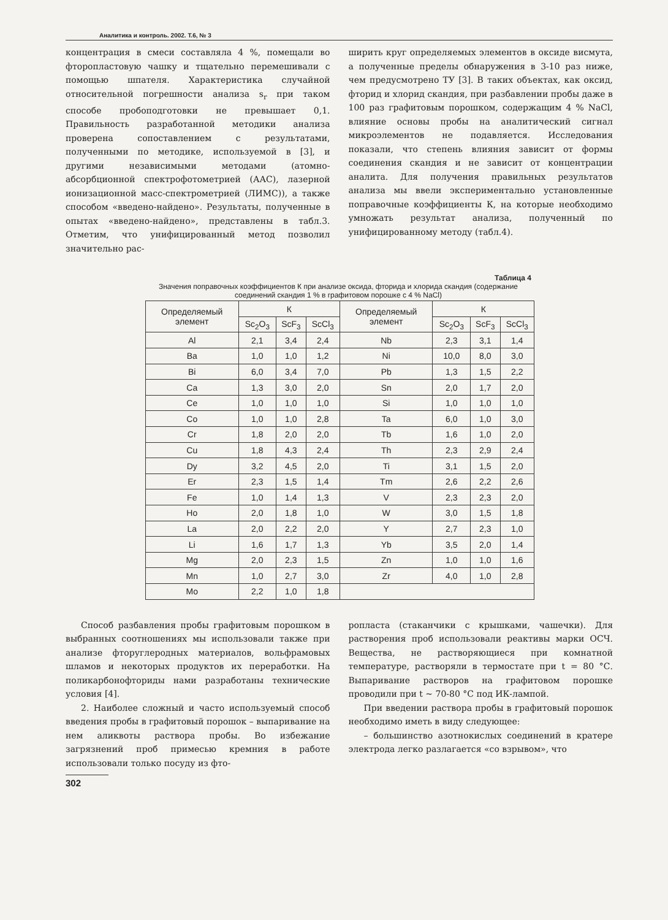Аналитика и контроль. 2002. Т.6, № 3
концентрация в смеси составляла 4 %, помещали во фторопластовую чашку и тщательно перемешивали с помощью шпателя. Характеристика случайной относительной погрешности анализа s<sub>r</sub> при таком способе пробоподготовки не превышает 0,1. Правильность разработанной методики анализа проверена сопоставлением с результатами, полученными по методике, используемой в [3], и другими независимыми методами (атомно-абсорбционной спектрофотометрией (ААС), лазерной ионизационной масс-спектрометрией (ЛИМС)), а также способом «введено-найдено». Результаты, полученные в опытах «введено-найдено», представлены в табл.3. Отметим, что унифицированный метод позволил значительно рас-
ширить круг определяемых элементов в оксиде висмута, а полученные пределы обнаружения в 3-10 раз ниже, чем предусмотрено ТУ [3]. В таких объектах, как оксид, фторид и хлорид скандия, при разбавлении пробы даже в 100 раз графитовым порошком, содержащим 4 % NaCl, влияние основы пробы на аналитический сигнал микроэлементов не подавляется. Исследования показали, что степень влияния зависит от формы соединения скандия и не зависит от концентрации аналита. Для получения правильных результатов анализа мы ввели экспериментально установленные поправочные коэффициенты К, на которые необходимо умножать результат анализа, полученный по унифицированному методу (табл.4).
Таблица 4
Значения поправочных коэффициентов К при анализе оксида, фторида и хлорида скандия (содержание соединений скандия 1 % в графитовом порошке с 4 % NaCl)
| Определяемый элемент | К | | | Определяемый элемент | К | | |
| --- | --- | --- | --- | --- | --- | --- | --- |
| | Sc<sub>2</sub>O<sub>3</sub> | ScF<sub>3</sub> | ScCl<sub>3</sub> | | Sc<sub>2</sub>O<sub>3</sub> | ScF<sub>3</sub> | ScCl<sub>3</sub> |
| Al | 2,1 | 3,4 | 2,4 | Nb | 2,3 | 3,1 | 1,4 |
| Ba | 1,0 | 1,0 | 1,2 | Ni | 10,0 | 8,0 | 3,0 |
| Bi | 6,0 | 3,4 | 7,0 | Pb | 1,3 | 1,5 | 2,2 |
| Ca | 1,3 | 3,0 | 2,0 | Sn | 2,0 | 1,7 | 2,0 |
| Ce | 1,0 | 1,0 | 1,0 | Si | 1,0 | 1,0 | 1,0 |
| Co | 1,0 | 1,0 | 2,8 | Ta | 6,0 | 1,0 | 3,0 |
| Cr | 1,8 | 2,0 | 2,0 | Tb | 1,6 | 1,0 | 2,0 |
| Cu | 1,8 | 4,3 | 2,4 | Th | 2,3 | 2,9 | 2,4 |
| Dy | 3,2 | 4,5 | 2,0 | Ti | 3,1 | 1,5 | 2,0 |
| Er | 2,3 | 1,5 | 1,4 | Tm | 2,6 | 2,2 | 2,6 |
| Fe | 1,0 | 1,4 | 1,3 | V | 2,3 | 2,3 | 2,0 |
| Ho | 2,0 | 1,8 | 1,0 | W | 3,0 | 1,5 | 1,8 |
| La | 2,0 | 2,2 | 2,0 | Y | 2,7 | 2,3 | 1,0 |
| Li | 1,6 | 1,7 | 1,3 | Yb | 3,5 | 2,0 | 1,4 |
| Mg | 2,0 | 2,3 | 1,5 | Zn | 1,0 | 1,0 | 1,6 |
| Mn | 1,0 | 2,7 | 3,0 | Zr | 4,0 | 1,0 | 2,8 |
| Mo | 2,2 | 1,0 | 1,8 | | | | |
Способ разбавления пробы графитовым порошком в выбранных соотношениях мы использовали также при анализе фторуглеродных материалов, вольфрамовых шламов и некоторых продуктов их переработки. На поликарбонофториды нами разработаны технические условия [4].
2. Наиболее сложный и часто используемый способ введения пробы в графитовый порошок – выпаривание на нем аликвоты раствора пробы. Во избежание загрязнений проб примесью кремния в работе использовали только посуду из фто-
ропласта (стаканчики с крышками, чашечки). Для растворения проб использовали реактивы марки ОСЧ. Вещества, не растворяющиеся при комнатной температуре, растворяли в термостате при t = 80 °С. Выпаривание растворов на графитовом порошке проводили при t ~ 70-80 °С под ИК-лампой.
При введении раствора пробы в графитовый порошок необходимо иметь в виду следующее:
– большинство азотнокислых соединений в кратере электрода легко разлагается «со взрывом», что
302